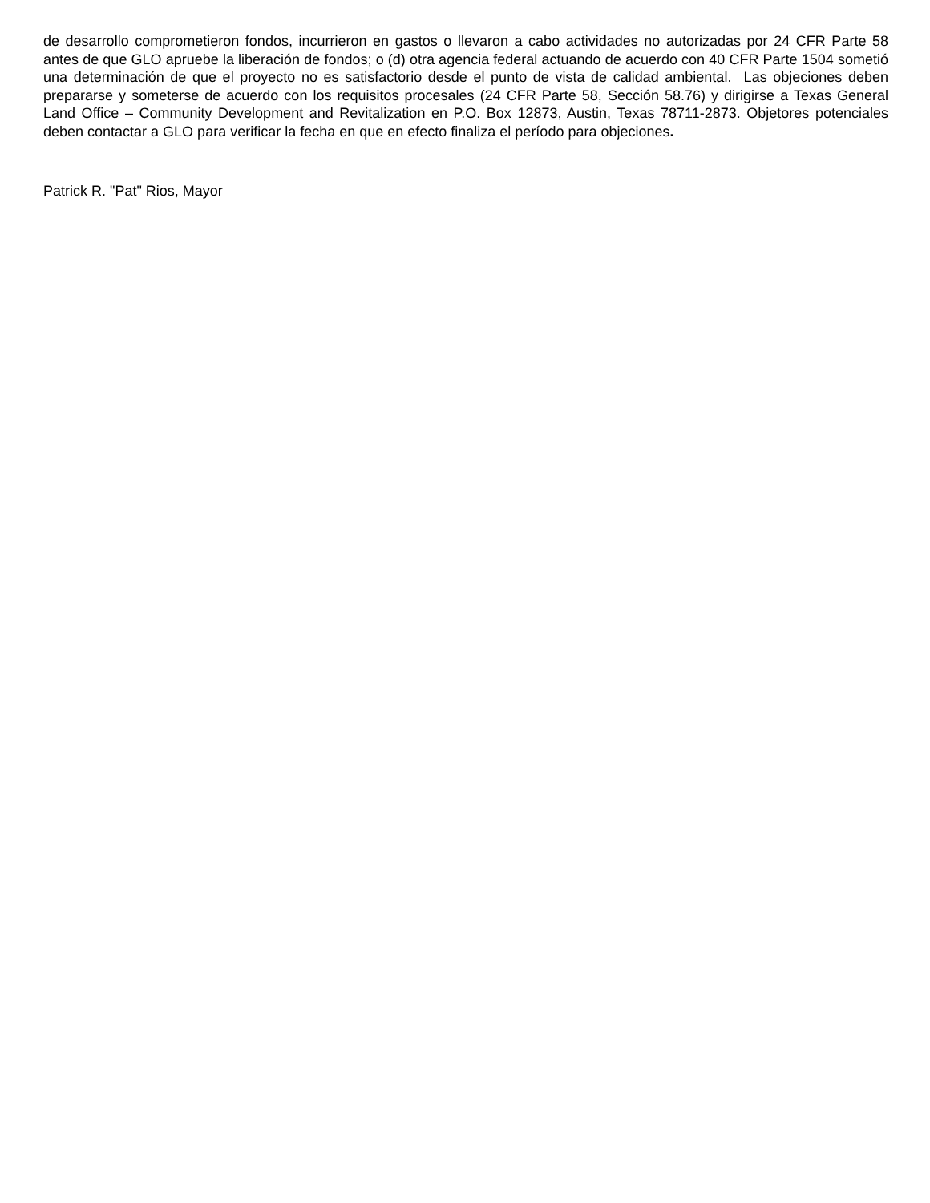de desarrollo comprometieron fondos, incurrieron en gastos o llevaron a cabo actividades no autorizadas por 24 CFR Parte 58 antes de que GLO apruebe la liberación de fondos; o (d) otra agencia federal actuando de acuerdo con 40 CFR Parte 1504 sometió una determinación de que el proyecto no es satisfactorio desde el punto de vista de calidad ambiental. Las objeciones deben prepararse y someterse de acuerdo con los requisitos procesales (24 CFR Parte 58, Sección 58.76) y dirigirse a Texas General Land Office – Community Development and Revitalization en P.O. Box 12873, Austin, Texas 78711-2873. Objetores potenciales deben contactar a GLO para verificar la fecha en que en efecto finaliza el período para objeciones.
Patrick R. "Pat" Rios, Mayor